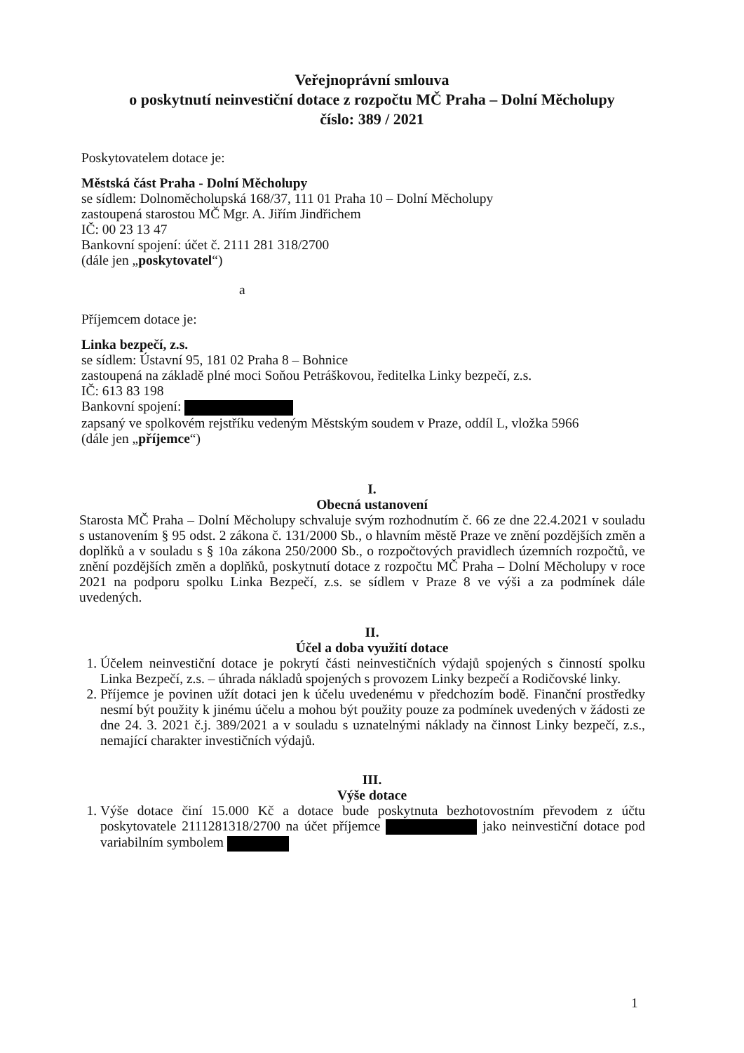Veřejnoprávní smlouva
o poskytnutí neinvestiční dotace z rozpočtu MČ Praha – Dolní Měcholupy
číslo: 389 / 2021
Poskytovatelem dotace je:
Městská část Praha - Dolní Měcholupy
se sídlem: Dolnoměcholupská 168/37, 111 01 Praha 10 – Dolní Měcholupy
zastoupená starostou MČ Mgr. A. Jiřím Jindřichem
IČ: 00 23 13 47
Bankovní spojení: účet č. 2111 281 318/2700
(dále jen „poskytovatel“)
a
Příjemcem dotace je:
Linka bezpečí, z.s.
se sídlem: Ústavní 95, 181 02 Praha 8 – Bohnice
zastoupená na základě plné moci Soňou Petráškovou, ředitelka Linky bezpečí, z.s.
IČ: 613 83 198
Bankovní spojení:
zapsaný ve spolkovém rejstříku vedeným Městským soudem v Praze, oddíl L, vložka 5966
(dále jen „příjemce“)
I.
Obecná ustanovení
Starosta MČ Praha – Dolní Měcholupy schvaluje svým rozhodnutím č. 66 ze dne 22.4.2021 v souladu s ustanovením § 95 odst. 2 zákona č. 131/2000 Sb., o hlavním městě Praze ve znění pozdějších změn a doplňků a v souladu s § 10a zákona 250/2000 Sb., o rozpočtových pravidlech územních rozpočtů, ve znění pozdějších změn a doplňků, poskytnutí dotace z rozpočtu MČ Praha – Dolní Měcholupy v roce 2021 na podporu spolku Linka Bezpečí, z.s. se sídlem v Praze 8 ve výši a za podmínek dále uvedených.
II.
Účel a doba využití dotace
1. Účelem neinvestiční dotace je pokrytí části neinvestičních výdajů spojených s činností spolku Linka Bezpečí, z.s. – úhrada nákladů spojených s provozem Linky bezpečí a Rodičovské linky.
2. Příjemce je povinen užít dotaci jen k účelu uvedenému v předchozím bodě. Finanční prostředky nesmí být použity k jinému účelu a mohou být použity pouze za podmínek uvedených v žádosti ze dne 24. 3. 2021 č.j. 389/2021 a v souladu s uznatelnými náklady na činnost Linky bezpečí, z.s., nemající charakter investičních výdajů.
III.
Výše dotace
1. Výše dotace činí 15.000 Kč a dotace bude poskytnuta bezhotovostním převodem z účtu poskytovatele 2111281318/2700 na účet příjemce jako neinvestiční dotace pod variabilním symbolem
1